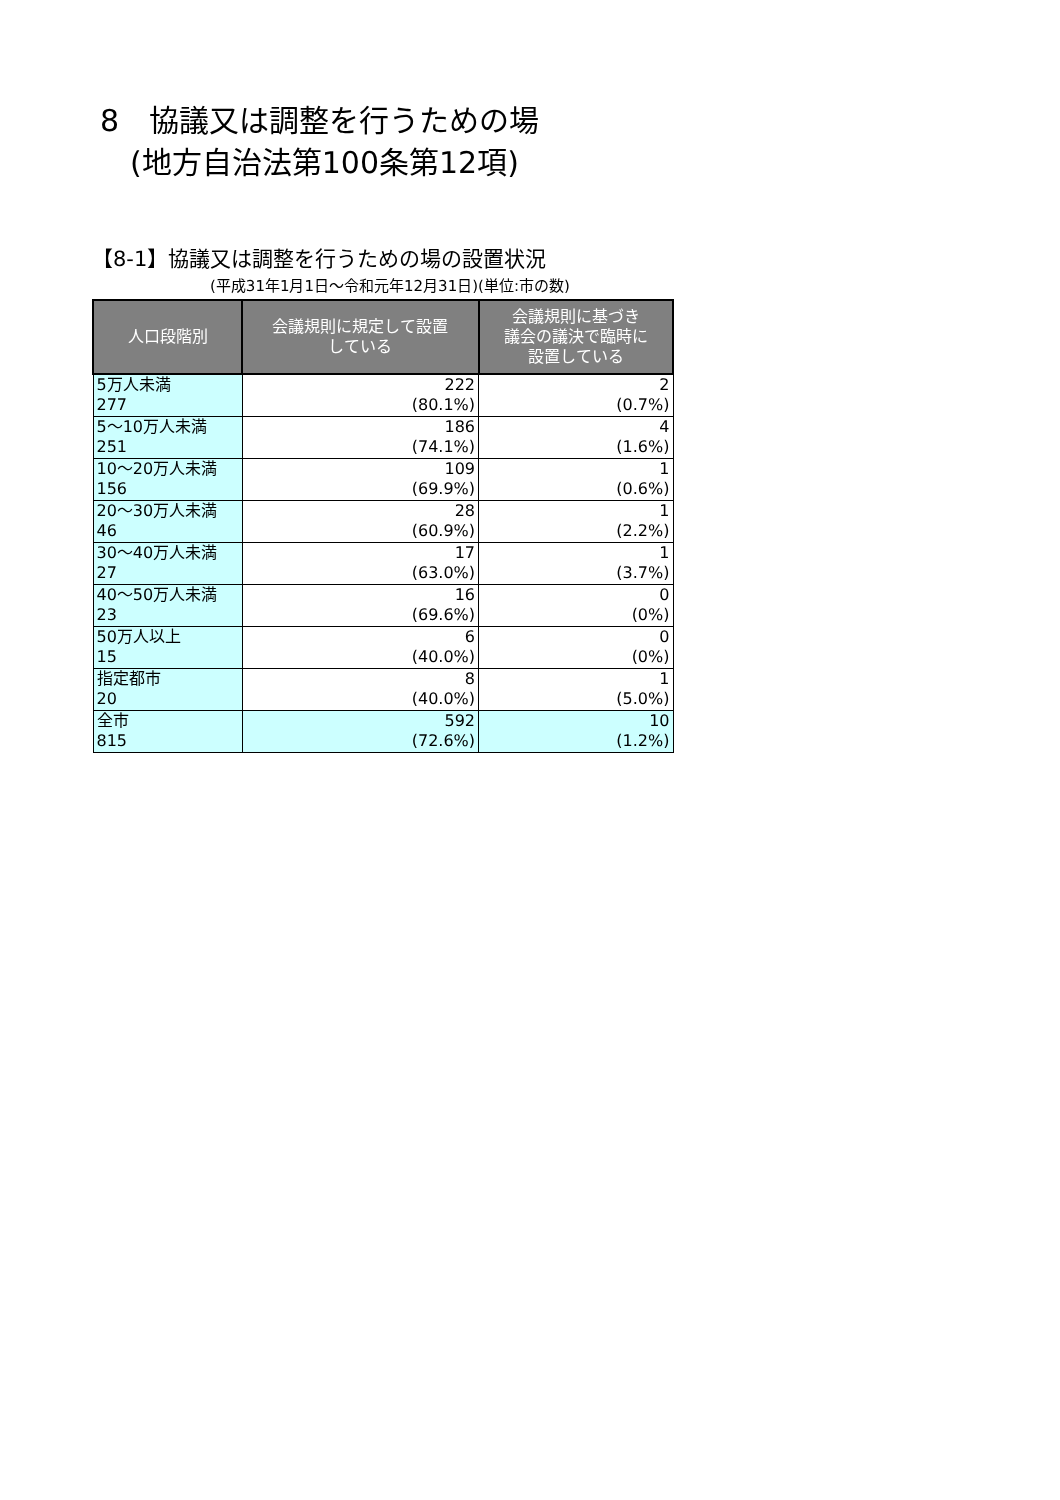8　協議又は調整を行うための場
　(地方自治法第100条第12項)
【8-1】協議又は調整を行うための場の設置状況
(平成31年1月1日～令和元年12月31日)(単位:市の数)
| 人口段階別 | 会議規則に規定して設置 している | 会議規則に基づき 議会の議決で臨時に 設置している |
| --- | --- | --- |
| 5万人未満 277 | 222 (80.1%) | 2 (0.7%) |
| 5～10万人未満 251 | 186 (74.1%) | 4 (1.6%) |
| 10～20万人未満 156 | 109 (69.9%) | 1 (0.6%) |
| 20～30万人未満 46 | 28 (60.9%) | 1 (2.2%) |
| 30～40万人未満 27 | 17 (63.0%) | 1 (3.7%) |
| 40～50万人未満 23 | 16 (69.6%) | 0 (0%) |
| 50万人以上 15 | 6 (40.0%) | 0 (0%) |
| 指定都市 20 | 8 (40.0%) | 1 (5.0%) |
| 全市 815 | 592 (72.6%) | 10 (1.2%) |